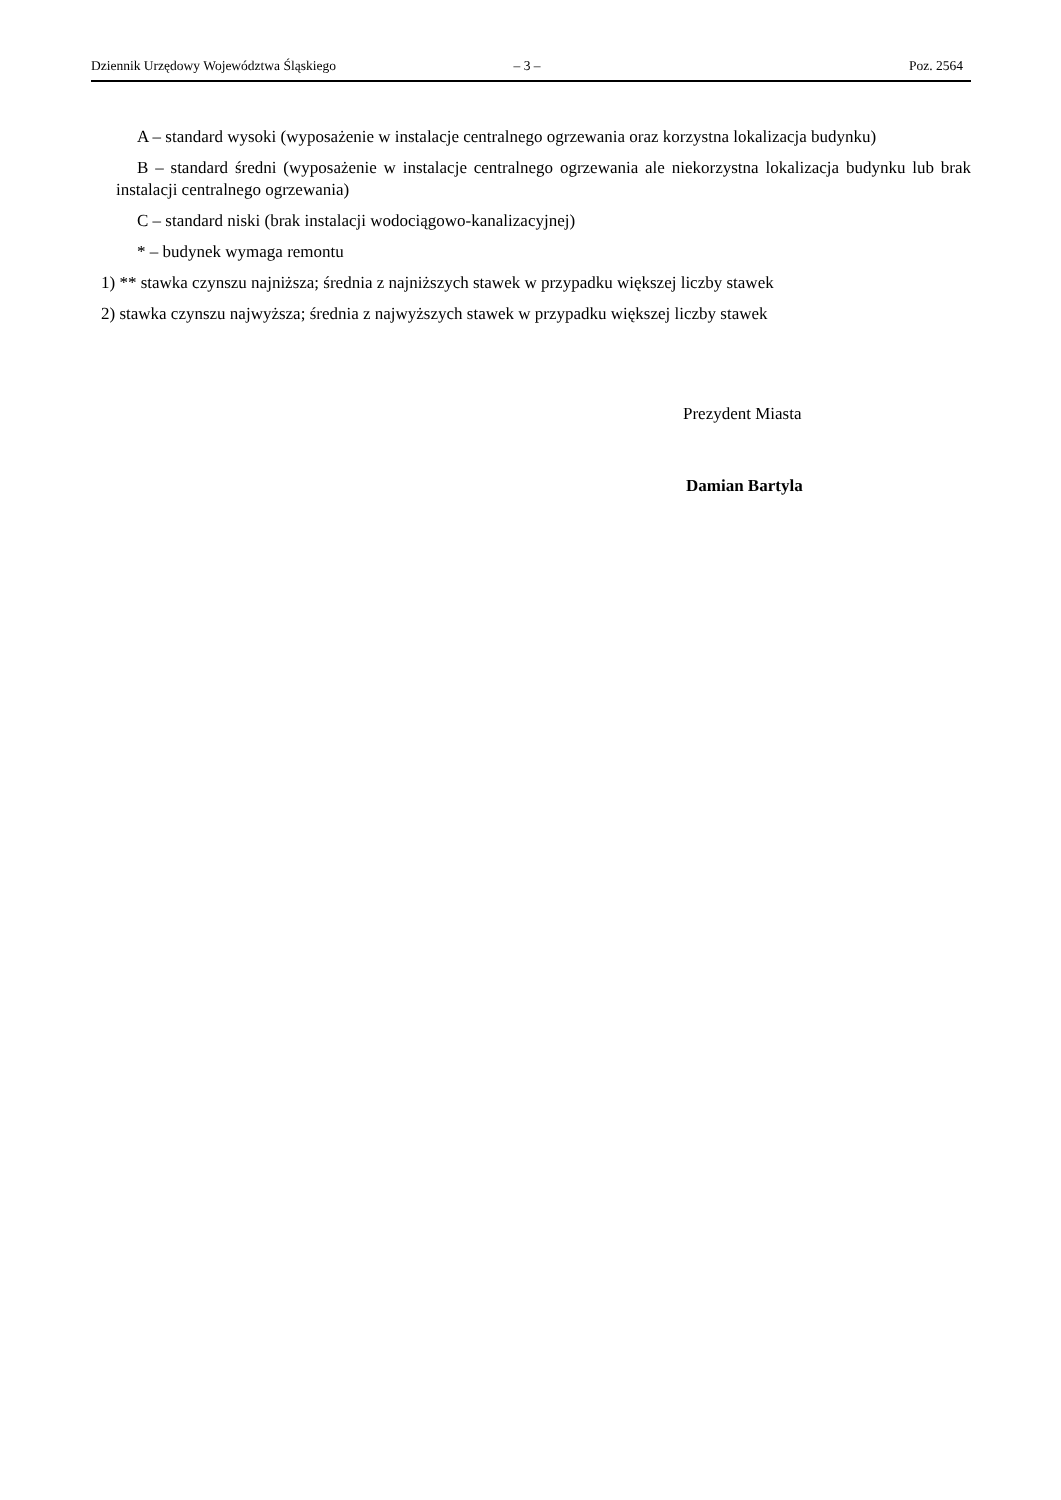Dziennik Urzędowy Województwa Śląskiego – 3 – Poz. 2564
A – standard wysoki (wyposażenie w instalacje centralnego ogrzewania oraz korzystna lokalizacja budynku)
B – standard średni (wyposażenie w instalacje centralnego ogrzewania ale niekorzystna lokalizacja budynku lub brak instalacji centralnego ogrzewania)
C – standard niski (brak instalacji wodociągowo-kanalizacyjnej)
* – budynek wymaga remontu
1) ** stawka czynszu najniższa; średnia z najniższych stawek w przypadku większej liczby stawek
2) stawka czynszu najwyższa; średnia z najwyższych stawek w przypadku większej liczby stawek
Prezydent Miasta
Damian Bartyla